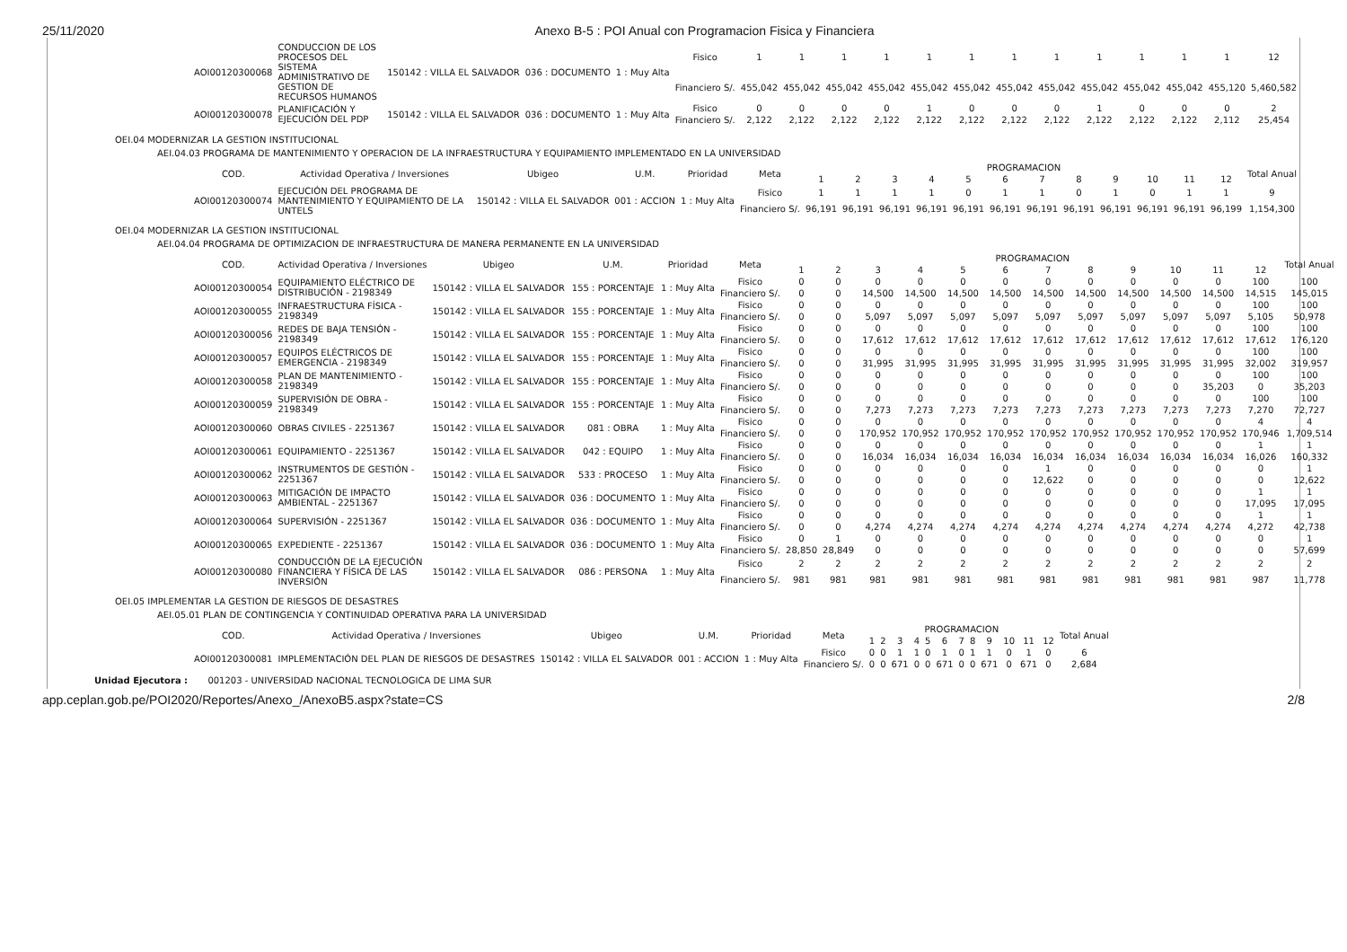25/11/2020 Anexo B-5 : POI Anual con Programacion Fisica y Financiera
| AOI00120300068 | CONDUCCION DE LOS PROCESOS DEL SISTEMA ADMINISTRATIVO DE GESTION DE RECURSOS HUMANOS | 150142 : VILLA EL SALVADOR | 036 : DOCUMENTO | 1 : Muy Alta | Fisico | 1 | 1 | 1 | 1 | 1 | 1 | 1 | 1 | 1 | 1 | 1 | 1 | 12 |
| | | | | | Financiero S/. | 455,042 | 455,042 | 455,042 | 455,042 | 455,042 | 455,042 | 455,042 | 455,042 | 455,042 | 455,042 | 455,042 | 455,120 | 5,460,582 |
| AOI00120300078 | PLANIFICACIÓN Y EJECUCIÓN DEL PDP | 150142 : VILLA EL SALVADOR | 036 : DOCUMENTO | 1 : Muy Alta | Fisico | 0 | 0 | 0 | 0 | 1 | 0 | 0 | 0 | 1 | 0 | 0 | 0 | 2 |
| | | | | | Financiero S/. | 2,122 | 2,122 | 2,122 | 2,122 | 2,122 | 2,122 | 2,122 | 2,122 | 2,122 | 2,122 | 2,122 | 2,112 | 25,454 |
OEI.04 MODERNIZAR LA GESTION INSTITUCIONAL
AEI.04.03 PROGRAMA DE MANTENIMIENTO Y OPERACION DE LA INFRAESTRUCTURA Y EQUIPAMIENTO IMPLEMENTADO EN LA UNIVERSIDAD
| COD. | Actividad Operativa / Inversiones | Ubigeo | U.M. | Prioridad | Meta | PROGRAMACION | | | | | | | | | | | | Total Anual |
| --- | --- | --- | --- | --- | --- | --- | --- | --- | --- | --- | --- | --- | --- | --- | --- | --- | --- | --- |
| | | | | | | 1 | 2 | 3 | 4 | 5 | 6 | 7 | 8 | 9 | 10 | 11 | 12 | |
| AOI00120300074 | EJECUCIÓN DEL PROGRAMA DE MANTENIMIENTO Y EQUIPAMIENTO DE LA UNTELS | 150142 : VILLA EL SALVADOR | 001 : ACCION | 1 : Muy Alta | Fisico | 1 | 1 | 1 | 1 | 0 | 1 | 1 | 0 | 1 | 0 | 1 | 1 | 9 |
| | | | | | Financiero S/. | 96,191 | 96,191 | 96,191 | 96,191 | 96,191 | 96,191 | 96,191 | 96,191 | 96,191 | 96,191 | 96,191 | 96,199 | 1,154,300 |
OEI.04 MODERNIZAR LA GESTION INSTITUCIONAL
AEI.04.04 PROGRAMA DE OPTIMIZACION DE INFRAESTRUCTURA DE MANERA PERMANENTE EN LA UNIVERSIDAD
| COD. | Actividad Operativa / Inversiones | Ubigeo | U.M. | Prioridad | Meta | PROGRAMACION | | | | | | | | | | | | Total Anual |
| --- | --- | --- | --- | --- | --- | --- | --- | --- | --- | --- | --- | --- | --- | --- | --- | --- | --- | --- |
| | | | | | | 1 | 2 | 3 | 4 | 5 | 6 | 7 | 8 | 9 | 10 | 11 | 12 | |
| AOI00120300054 | EQUIPAMIENTO ELÉCTRICO DE DISTRIBUCIÓN - 2198349 | 150142 : VILLA EL SALVADOR | 155 : PORCENTAJE | 1 : Muy Alta | Fisico | 0 | 0 | 0 | 0 | 0 | 0 | 0 | 0 | 0 | 0 | 0 | 100 | 100 |
| | | | | | Financiero S/. | 0 | 0 | 14,500 | 14,500 | 14,500 | 14,500 | 14,500 | 14,500 | 14,500 | 14,500 | 14,500 | 14,515 | 145,015 |
| AOI00120300055 | INFRAESTRUCTURA FÍSICA - 2198349 | 150142 : VILLA EL SALVADOR | 155 : PORCENTAJE | 1 : Muy Alta | Fisico | 0 | 0 | 0 | 0 | 0 | 0 | 0 | 0 | 0 | 0 | 0 | 100 | 100 |
| | | | | | Financiero S/. | 0 | 0 | 5,097 | 5,097 | 5,097 | 5,097 | 5,097 | 5,097 | 5,097 | 5,097 | 5,097 | 5,105 | 50,978 |
| AOI00120300056 | REDES DE BAJA TENSIÓN - 2198349 | 150142 : VILLA EL SALVADOR | 155 : PORCENTAJE | 1 : Muy Alta | Fisico | 0 | 0 | 0 | 0 | 0 | 0 | 0 | 0 | 0 | 0 | 0 | 100 | 100 |
| | | | | | Financiero S/. | 0 | 0 | 17,612 | 17,612 | 17,612 | 17,612 | 17,612 | 17,612 | 17,612 | 17,612 | 17,612 | 17,612 | 176,120 |
| AOI00120300057 | EQUIPOS ELÉCTRICOS DE EMERGENCIA - 2198349 | 150142 : VILLA EL SALVADOR | 155 : PORCENTAJE | 1 : Muy Alta | Fisico | 0 | 0 | 0 | 0 | 0 | 0 | 0 | 0 | 0 | 0 | 0 | 100 | 100 |
| | | | | | Financiero S/. | 0 | 0 | 31,995 | 31,995 | 31,995 | 31,995 | 31,995 | 31,995 | 31,995 | 31,995 | 31,995 | 32,002 | 319,957 |
| AOI00120300058 | PLAN DE MANTENIMIENTO - 2198349 | 150142 : VILLA EL SALVADOR | 155 : PORCENTAJE | 1 : Muy Alta | Fisico | 0 | 0 | 0 | 0 | 0 | 0 | 0 | 0 | 0 | 0 | 0 | 100 | 100 |
| | | | | | Financiero S/. | 0 | 0 | 0 | 0 | 0 | 0 | 0 | 0 | 0 | 0 | 35,203 | 0 | 35,203 |
| AOI00120300059 | SUPERVISIÓN DE OBRA - 2198349 | 150142 : VILLA EL SALVADOR | 155 : PORCENTAJE | 1 : Muy Alta | Fisico | 0 | 0 | 0 | 0 | 0 | 0 | 0 | 0 | 0 | 0 | 0 | 100 | 100 |
| | | | | | Financiero S/. | 0 | 0 | 7,273 | 7,273 | 7,273 | 7,273 | 7,273 | 7,273 | 7,273 | 7,273 | 7,273 | 7,270 | 72,727 |
| AOI00120300060 | OBRAS CIVILES - 2251367 | 150142 : VILLA EL SALVADOR | 081 : OBRA | 1 : Muy Alta | Fisico | 0 | 0 | 0 | 0 | 0 | 0 | 0 | 0 | 0 | 0 | 0 | 4 | 4 |
| | | | | | Financiero S/. | 0 | 0 | 170,952 | 170,952 | 170,952 | 170,952 | 170,952 | 170,952 | 170,952 | 170,952 | 170,952 | 170,946 | 1,709,514 |
| AOI00120300061 | EQUIPAMIENTO - 2251367 | 150142 : VILLA EL SALVADOR | 042 : EQUIPO | 1 : Muy Alta | Fisico | 0 | 0 | 0 | 0 | 0 | 0 | 0 | 0 | 0 | 0 | 0 | 1 | 1 |
| | | | | | Financiero S/. | 0 | 0 | 16,034 | 16,034 | 16,034 | 16,034 | 16,034 | 16,034 | 16,034 | 16,034 | 16,034 | 16,026 | 160,332 |
| AOI00120300062 | INSTRUMENTOS DE GESTIÓN - 2251367 | 150142 : VILLA EL SALVADOR | 533 : PROCESO | 1 : Muy Alta | Fisico | 0 | 0 | 0 | 0 | 0 | 0 | 1 | 0 | 0 | 0 | 0 | 0 | 1 |
| | | | | | Financiero S/. | 0 | 0 | 0 | 0 | 0 | 0 | 12,622 | 0 | 0 | 0 | 0 | 0 | 12,622 |
| AOI00120300063 | MITIGACIÓN DE IMPACTO AMBIENTAL - 2251367 | 150142 : VILLA EL SALVADOR | 036 : DOCUMENTO | 1 : Muy Alta | Fisico | 0 | 0 | 0 | 0 | 0 | 0 | 0 | 0 | 0 | 0 | 0 | 1 | 1 |
| | | | | | Financiero S/. | 0 | 0 | 0 | 0 | 0 | 0 | 0 | 0 | 0 | 0 | 0 | 17,095 | 17,095 |
| AOI00120300064 | SUPERVISIÓN - 2251367 | 150142 : VILLA EL SALVADOR | 036 : DOCUMENTO | 1 : Muy Alta | Fisico | 0 | 0 | 0 | 0 | 0 | 0 | 0 | 0 | 0 | 0 | 0 | 1 | 1 |
| | | | | | Financiero S/. | 0 | 0 | 4,274 | 4,274 | 4,274 | 4,274 | 4,274 | 4,274 | 4,274 | 4,274 | 4,274 | 4,272 | 42,738 |
| AOI00120300065 | EXPEDIENTE - 2251367 | 150142 : VILLA EL SALVADOR | 036 : DOCUMENTO | 1 : Muy Alta | Fisico | 0 | 1 | 0 | 0 | 0 | 0 | 0 | 0 | 0 | 0 | 0 | 0 | 1 |
| | | | | | Financiero S/. | 28,850 | 28,849 | 0 | 0 | 0 | 0 | 0 | 0 | 0 | 0 | 0 | 0 | 57,699 |
| AOI00120300080 | CONDUCCIÓN DE LA EJECUCIÓN FINANCIERA Y FÍSICA DE LAS INVERSIÓN | 150142 : VILLA EL SALVADOR | 086 : PERSONA | 1 : Muy Alta | Fisico | 2 | 2 | 2 | 2 | 2 | 2 | 2 | 2 | 2 | 2 | 2 | 2 | 2 |
| | | | | | Financiero S/. | 981 | 981 | 981 | 981 | 981 | 981 | 981 | 981 | 981 | 981 | 981 | 987 | 11,778 |
OEI.05 IMPLEMENTAR LA GESTION DE RIESGOS DE DESASTRES
AEI.05.01 PLAN DE CONTINGENCIA Y CONTINUIDAD OPERATIVA PARA LA UNIVERSIDAD
| COD. | Actividad Operativa / Inversiones | Ubigeo | U.M. | Prioridad | Meta | PROGRAMACION | | | | | | | | | | | | Total Anual |
| --- | --- | --- | --- | --- | --- | --- | --- | --- | --- | --- | --- | --- | --- | --- | --- | --- | --- | --- |
| | | | | | | 1 | 2 | 3 | 4 | 5 | 6 | 7 | 8 | 9 | 10 | 11 | 12 | |
| AOI00120300081 | IMPLEMENTACIÓN DEL PLAN DE RIESGOS DE DESASTRES | 150142 : VILLA EL SALVADOR | 001 : ACCION | 1 : Muy Alta | Fisico | 0 | 0 | 1 | 1 | 0 | 1 | 0 | 1 | 1 | 0 | 1 | 0 | 6 |
| | | | | | Financiero S/. | 0 | 0 | 671 | 0 | 0 | 671 | 0 | 0 | 671 | 0 | 671 | 0 | 2,684 |
Unidad Ejecutora : 001203 - UNIVERSIDAD NACIONAL TECNOLOGICA DE LIMA SUR
app.ceplan.gob.pe/POI2020/Reportes/Anexo_/AnexoB5.aspx?state=CS 2/8